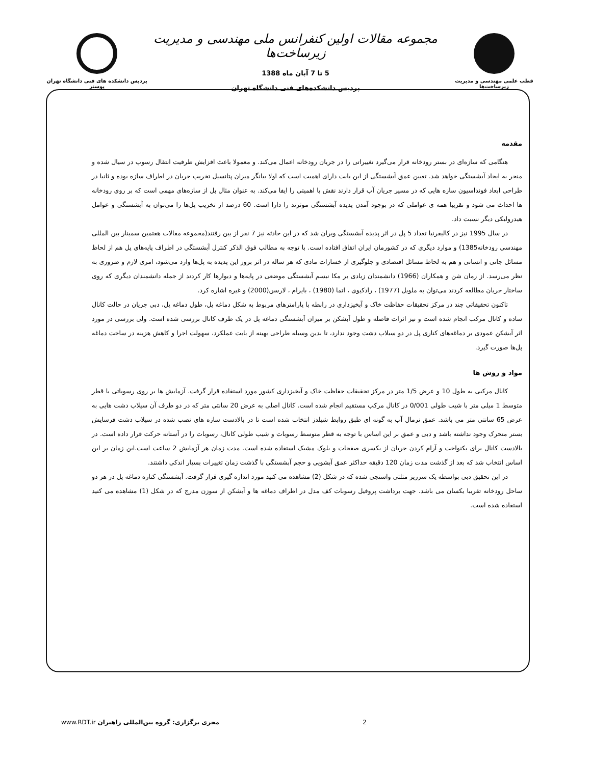قطب علمی مهندسی و مدیریت زیرساخت‌ها
مجموعه مقالات اولین کنفرانس ملی مهندسی و مدیریت زیرساخت‌ها
5 تا 7 آبان ماه 1388
پردیس دانشکده‌های فنی دانشگاه تهران
پردیس دانشکده های فنی دانشگاه تهران
پوستر
مقدمه
هنگامی که سازه‌ای در بستر رودخانه قرار می‌گیرد تغییراتی را در جریان رودخانه اعمال می‌کند. و معمولا باعث افزایش ظرفیت انتقال رسوب در سیال شده و منجر به ایجاد آبشستگی خواهد شد. تعیین عمق آبشستگی از این بابت دارای اهمیت است که اولا بیانگر میزان پتانسیل تخریب جریان در اطراف سازه بوده و ثانیا در طراحی ابعاد فونداسیون سازه هایی که در مسیر جریان آب قرار دارند نقش با اهمیتی را ایفا می‌کند. به عنوان مثال پل از سازه‌های مهمی است که بر روی رودخانه ها احداث می شود و تقریبا همه ی عواملی که در بوجود آمدن پدیده آبشستگی موثرند را دارا است. 60 درصد از تخریب پل‌ها را می‌توان به آبشستگی و عوامل هیدرولیکی دیگر نسبت داد.
در سال 1995 نیز در کالیفرنیا تعداد 5 پل در اثر پدیده آبشستگی ویران شد که در این حادثه نیز 7 نفر از بین رفتند(مجموعه مقالات هفتمین سمینار بین المللی مهندسی رودخانه1385) و موارد دیگری که در کشورمان ایران اتفاق افتاده است. با توجه به مطالب فوق الذکر کنترل آبشستگی در اطراف پایه‌های پل هم از لحاظ مسائل جانی و انسانی و هم به لحاظ مسائل اقتصادی و جلوگیری از خسارات مادی که هر ساله در اثر بروز این پدیده به پل‌ها وارد می‌شود، امری لازم و ضروری به نظر می‌رسد. از زمان شن و همکاران (1966) دانشمندان زیادی بر مکا نیسم آبشستگی موضعی در پایه‌ها و دیوارها کار کردند از جمله دانشمندان دیگری که روی ساختار جریان مطالعه کردند می‌توان به ملویل (1977) ، رادکیوی ، اتما (1980) ، بایرام ، لارسن(2000) و غیره اشاره کرد.
تاکنون تحقیقاتی چند در مرکز تحقیقات حفاظت خاک و آبخیزداری در رابطه با پارامترهای مربوط به شکل دماغه پل، طول دماغه پل، دبی جریان در حالت کانال ساده و کانال مرکب انجام شده است و نیز اثرات فاصله و طول آبشکن بر میزان آبشستگی دماغه پل در یک طرف کانال بررسی شده است. ولی بررسی در مورد اثر آبشکن عمودی بر دماغه‌های کناری پل در دو سیلاب دشت وجود ندارد، تا بدین وسیله طراحی بهینه از بابت عملکرد، سهولت اجرا و کاهش هزینه در ساخت دماغه پل‌ها صورت گیرد.
مواد و روش ها
کانال مرکبی به طول 10 و عرض 1/5 متر در مرکز تحقیقات حفاظت خاک و آبخیزداری کشور مورد استفاده قرار گرفت. آزمایش ها بر روی رسوباتی با قطر متوسط 1 میلی متر با شیب طولی 0/001 در کانال مرکب مستقیم انجام شده است. کانال اصلی به عرض 20 سانتی متر که در دو طرف آن سیلاب دشت هایی به عرض 65 سانتی متر می باشد. عمق نرمال آب به گونه ای طبق روابط شیلدز انتخاب شده است تا در بالادست سازه های نصب شده در سیلاب دشت فرسایش بستر متحرک وجود نداشته باشد و دبی و عمق بر این اساس با توجه به قطر متوسط رسوبات و شیب طولی کانال، رسوبات را در آستانه حرکت قرار داده است. در بالادست کانال برای یکنواخت و آرام کردن جریان از یکسری صفحات و بلوک مشبک استفاده شده است. مدت زمان هر آزمایش 2 ساعت است.این زمان بر این اساس انتخاب شد که بعد از گذشت مدت زمان 120 دقیقه حداکثر عمق آبشویی و حجم آبشستگی با گذشت زمان تغییرات بسیار اندکی داشتند.
در این تحقیق دبی بواسطه یک سرریز مثلثی واسنجی شده که در شکل (2) مشاهده می کنید مورد اندازه گیری قرار گرفت. آبشستگی کناره دماغه پل در هر دو ساحل رودخانه تقریبا یکسان می باشد. جهت برداشت پروفیل رسوبات کف مدل در اطراف دماغه ها و آبشکن از سوزن مدرج که در شکل (1) مشاهده می کنید استفاده شده است.
www.RDT.ir مجری برگزاری: گروه بین‌المللی راهبران 2